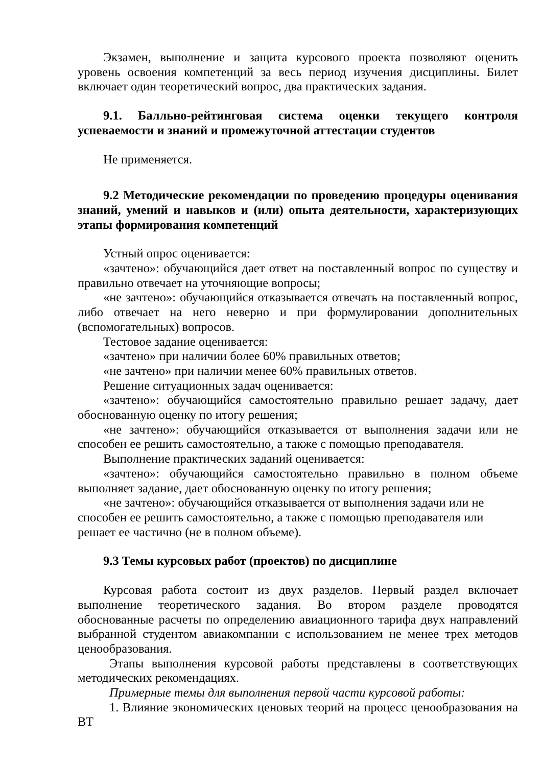Экзамен, выполнение и защита курсового проекта позволяют оценить уровень освоения компетенций за весь период изучения дисциплины. Билет включает один теоретический вопрос, два практических задания.
9.1. Балльно-рейтинговая система оценки текущего контроля успеваемости и знаний и промежуточной аттестации студентов
Не применяется.
9.2 Методические рекомендации по проведению процедуры оценивания знаний, умений и навыков и (или) опыта деятельности, характеризующих этапы формирования компетенций
Устный опрос оценивается:
«зачтено»: обучающийся дает ответ на поставленный вопрос по существу и правильно отвечает на уточняющие вопросы;
«не зачтено»: обучающийся отказывается отвечать на поставленный вопрос, либо отвечает на него неверно и при формулировании дополнительных (вспомогательных) вопросов.
Тестовое задание оценивается:
«зачтено» при наличии более 60% правильных ответов;
«не зачтено» при наличии менее 60% правильных ответов.
Решение ситуационных задач оценивается:
«зачтено»: обучающийся самостоятельно правильно решает задачу, дает обоснованную оценку по итогу решения;
«не зачтено»: обучающийся отказывается от выполнения задачи или не способен ее решить самостоятельно, а также с помощью преподавателя.
Выполнение практических заданий оценивается:
«зачтено»: обучающийся самостоятельно правильно в полном объеме выполняет задание, дает обоснованную оценку по итогу решения;
«не зачтено»: обучающийся отказывается от выполнения задачи или не способен ее решить самостоятельно, а также с помощью преподавателя или решает ее частично (не в полном объеме).
9.3 Темы курсовых работ (проектов) по дисциплине
Курсовая работа состоит из двух разделов. Первый раздел включает выполнение теоретического задания. Во втором разделе проводятся обоснованные расчеты по определению авиационного тарифа двух направлений выбранной студентом авиакомпании с использованием не менее трех методов ценообразования.
Этапы выполнения курсовой работы представлены в соответствующих методических рекомендациях.
Примерные темы для выполнения первой части курсовой работы:
1. Влияние экономических ценовых теорий на процесс ценообразования на ВТ